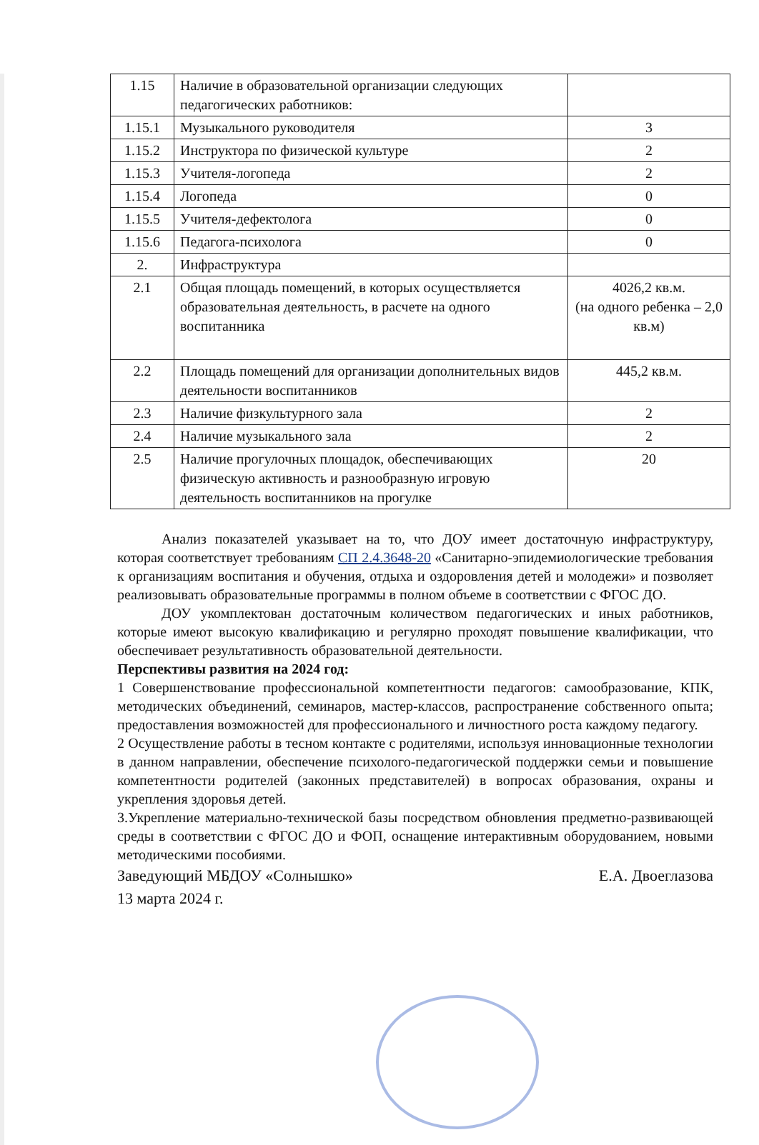| 1.15 | Наличие в образовательной организации следующих педагогических работников: | |
| 1.15.1 | Музыкального руководителя | 3 |
| 1.15.2 | Инструктора по физической культуре | 2 |
| 1.15.3 | Учителя-логопеда | 2 |
| 1.15.4 | Логопеда | 0 |
| 1.15.5 | Учителя-дефектолога | 0 |
| 1.15.6 | Педагога-психолога | 0 |
| 2. | Инфраструктура | |
| 2.1 | Общая площадь помещений, в которых осуществляется образовательная деятельность, в расчете на одного воспитанника | 4026,2 кв.м. (на одного ребенка – 2,0 кв.м) |
| 2.2 | Площадь помещений для организации дополнительных видов деятельности воспитанников | 445,2 кв.м. |
| 2.3 | Наличие физкультурного зала | 2 |
| 2.4 | Наличие музыкального зала | 2 |
| 2.5 | Наличие прогулочных площадок, обеспечивающих физическую активность и разнообразную игровую деятельность воспитанников на прогулке | 20 |
Анализ показателей указывает на то, что ДОУ имеет достаточную инфраструктуру, которая соответствует требованиям СП 2.4.3648-20 «Санитарно-эпидемиологические требования к организациям воспитания и обучения, отдыха и оздоровления детей и молодежи» и позволяет реализовывать образовательные программы в полном объеме в соответствии с ФГОС ДО.
ДОУ укомплектован достаточным количеством педагогических и иных работников, которые имеют высокую квалификацию и регулярно проходят повышение квалификации, что обеспечивает результативность образовательной деятельности.
Перспективы развития на 2024 год:
1 Совершенствование профессиональной компетентности педагогов: самообразование, КПК, методических объединений, семинаров, мастер-классов, распространение собственного опыта; предоставления возможностей для профессионального и личностного роста каждому педагогу.
2 Осуществление работы в тесном контакте с родителями, используя инновационные технологии в данном направлении, обеспечение психолого-педагогической поддержки семьи и повышение компетентности родителей (законных представителей) в вопросах образования, охраны и укрепления здоровья детей.
3.Укрепление материально-технической базы посредством обновления предметно-развивающей среды в соответствии с ФГОС ДО и ФОП, оснащение интерактивным оборудованием, новыми методическими пособиями.
Заведующий МБДОУ «Солнышко» Е.А. Двоеглазова
13 марта 2024 г.